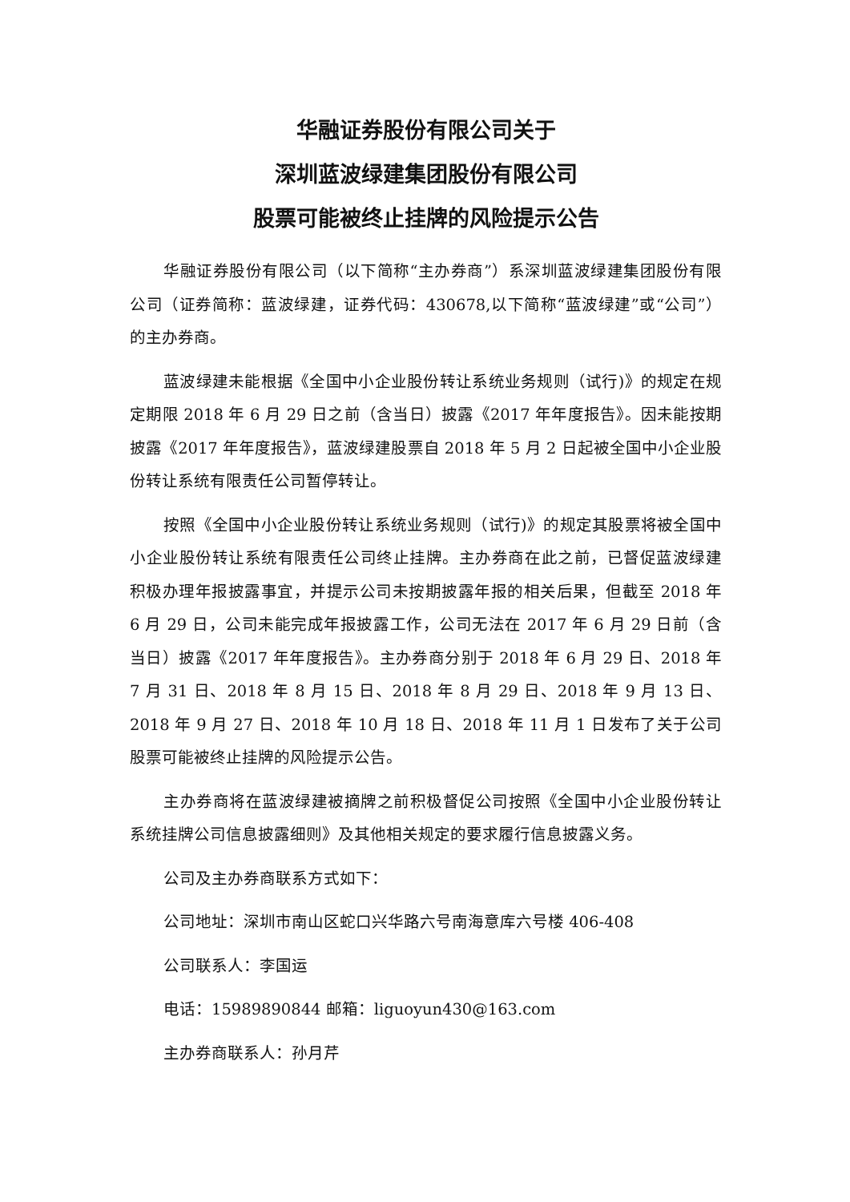华融证券股份有限公司关于
深圳蓝波绿建集团股份有限公司
股票可能被终止挂牌的风险提示公告
华融证券股份有限公司（以下简称“主办券商”）系深圳蓝波绿建集团股份有限公司（证券简称：蓝波绿建，证券代码：430678,以下简称“蓝波绿建”或“公司”）的主办券商。
蓝波绿建未能根据《全国中小企业股份转让系统业务规则（试行)》的规定在规定期限 2018 年 6 月 29 日之前（含当日）披露《2017 年年度报告》。因未能按期披露《2017 年年度报告》，蓝波绿建股票自 2018 年 5 月 2 日起被全国中小企业股份转让系统有限责任公司暂停转让。
按照《全国中小企业股份转让系统业务规则（试行)》的规定其股票将被全国中小企业股份转让系统有限责任公司终止挂牌。主办券商在此之前，已督促蓝波绿建积极办理年报披露事宜，并提示公司未按期披露年报的相关后果，但截至 2018 年 6 月 29 日，公司未能完成年报披露工作，公司无法在 2017 年 6 月 29 日前（含当日）披露《2017 年年度报告》。主办券商分别于 2018 年 6 月 29 日、2018 年 7 月 31 日、2018 年 8 月 15 日、2018 年 8 月 29 日、2018 年 9 月 13 日、2018 年 9 月 27 日、2018 年 10 月 18 日、2018 年 11 月 1 日发布了关于公司股票可能被终止挂牌的风险提示公告。
主办券商将在蓝波绿建被摘牌之前积极督促公司按照《全国中小企业股份转让系统挂牌公司信息披露细则》及其他相关规定的要求履行信息披露义务。
公司及主办券商联系方式如下：
公司地址：深圳市南山区蛇口兴华路六号南海意库六号楼 406-408
公司联系人：李国运
电话：15989890844 邮箱：liguoyun430@163.com
主办券商联系人：孙月芹